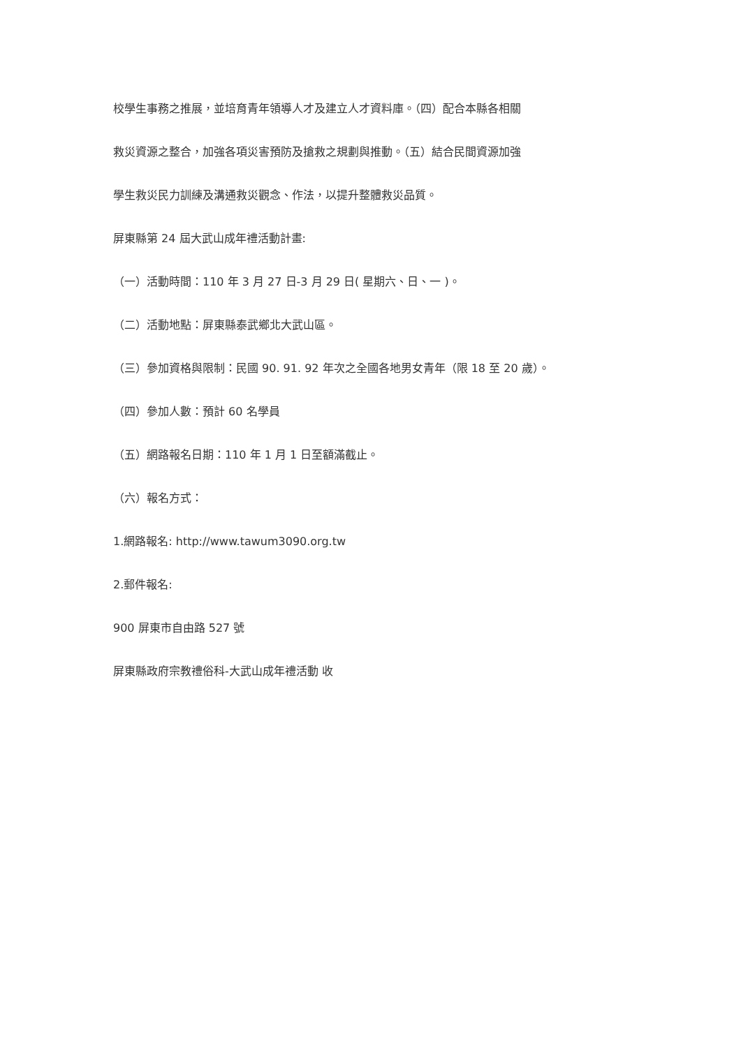校學生事務之推展，並培育青年領導人才及建立人才資料庫。（四）配合本縣各相關
救災資源之整合，加強各項災害預防及搶救之規劃與推動。（五）結合民間資源加強
學生救災民力訓練及溝通救災觀念、作法，以提升整體救災品質。
屏東縣第 24 屆大武山成年禮活動計畫:
（一）活動時間：110 年 3 月 27 日-3 月 29 日( 星期六、日、一 )。
（二）活動地點：屏東縣泰武鄉北大武山區。
（三）參加資格與限制：民國 90. 91. 92 年次之全國各地男女青年（限 18 至 20 歲）。
（四）參加人數：預計 60 名學員
（五）網路報名日期：110 年 1 月 1 日至額滿截止。
（六）報名方式：
1.網路報名: http://www.tawum3090.org.tw
2.郵件報名:
900 屏東市自由路 527 號
屏東縣政府宗教禮俗科-大武山成年禮活動 收